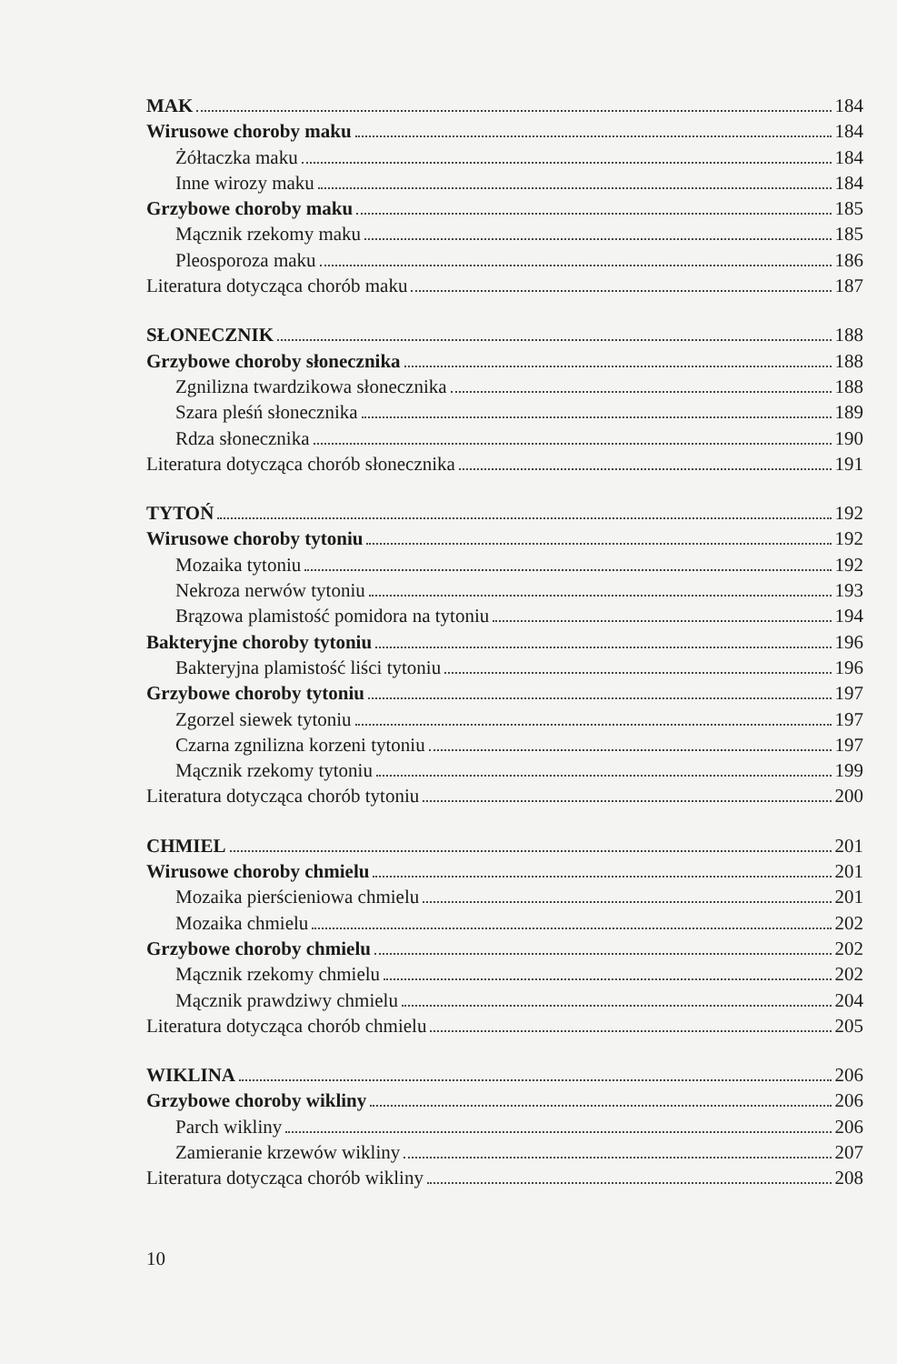MAK 184
Wirusowe choroby maku 184
Żółtaczka maku 184
Inne wirozy maku 184
Grzybowe choroby maku 185
Mącznik rzekomy maku 185
Pleosporoza maku 186
Literatura dotycząca chorób maku 187
SŁONECZNIK 188
Grzybowe choroby słonecznika 188
Zgnilizna twardzikowa słonecznika 188
Szara pleśń słonecznika 189
Rdza słonecznika 190
Literatura dotycząca chorób słonecznika 191
TYTOŃ 192
Wirusowe choroby tytoniu 192
Mozaika tytoniu 192
Nekroza nerwów tytoniu 193
Brązowa plamistość pomidora na tytoniu 194
Bakteryjne choroby tytoniu 196
Bakteryjna plamistość liści tytoniu 196
Grzybowe choroby tytoniu 197
Zgorzel siewek tytoniu 197
Czarna zgnilizna korzeni tytoniu 197
Mącznik rzekomy tytoniu 199
Literatura dotycząca chorób tytoniu 200
CHMIEL 201
Wirusowe choroby chmielu 201
Mozaika pierścieniowa chmielu 201
Mozaika chmielu 202
Grzybowe choroby chmielu 202
Mącznik rzekomy chmielu 202
Mącznik prawdziwy chmielu 204
Literatura dotycząca chorób chmielu 205
WIKLINA 206
Grzybowe choroby wikliny 206
Parch wikliny 206
Zamieranie krzewów wikliny 207
Literatura dotycząca chorób wikliny 208
10